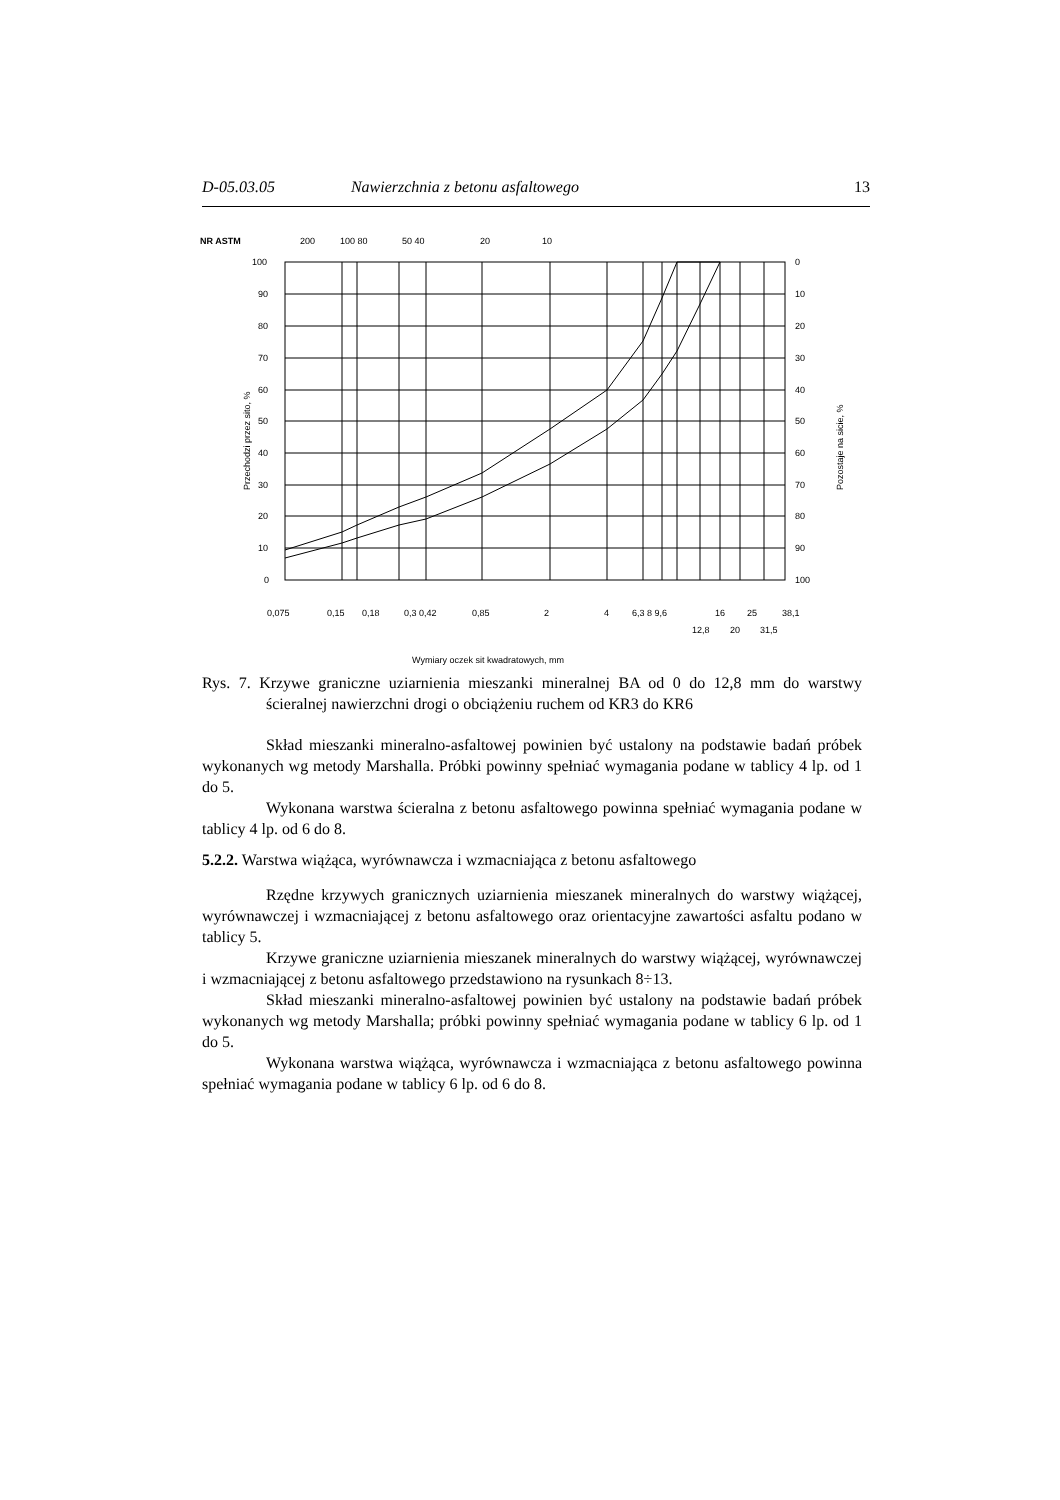D-05.03.05 Nawierzchnia z betonu asfaltowego 13
NR ASTM
200
100 80
50 40
20
10
100
90
80
70
60
50
40
30
20
10
0
0
10
20
30
40
50
60
70
80
90
100
Przechodzi przez sito, %
Pozostaje na sicie, %
0,075
0,15
0,18
0,3 0,42
0,85
2
4
6,3 8 9,6
16
25
38,1
12,8
20
31,5
Wymiary oczek sit kwadratowych, mm
Rys. 7. Krzywe graniczne uziarnienia mieszanki mineralnej BA od 0 do 12,8 mm do warstwy ścieralnej nawierzchni drogi o obciążeniu ruchem od KR3 do KR6
Skład mieszanki mineralno-asfaltowej powinien być ustalony na podstawie badań próbek wykonanych wg metody Marshalla. Próbki powinny spełniać wymagania podane w tablicy 4 lp. od 1 do 5.
Wykonana warstwa ścieralna z betonu asfaltowego powinna spełniać wymagania podane w tablicy 4 lp. od 6 do 8.
5.2.2. Warstwa wiążąca, wyrównawcza i wzmacniająca z betonu asfaltowego
Rzędne krzywych granicznych uziarnienia mieszanek mineralnych do warstwy wiążącej, wyrównawczej i wzmacniającej z betonu asfaltowego oraz orientacyjne zawartości asfaltu podano w tablicy 5.
Krzywe graniczne uziarnienia mieszanek mineralnych do warstwy wiążącej, wyrównawczej i wzmacniającej z betonu asfaltowego przedstawiono na rysunkach 8÷13.
Skład mieszanki mineralno-asfaltowej powinien być ustalony na podstawie badań próbek wykonanych wg metody Marshalla; próbki powinny spełniać wymagania podane w tablicy 6 lp. od 1 do 5.
Wykonana warstwa wiążąca, wyrównawcza i wzmacniająca z betonu asfaltowego powinna spełniać wymagania podane w tablicy 6 lp. od 6 do 8.